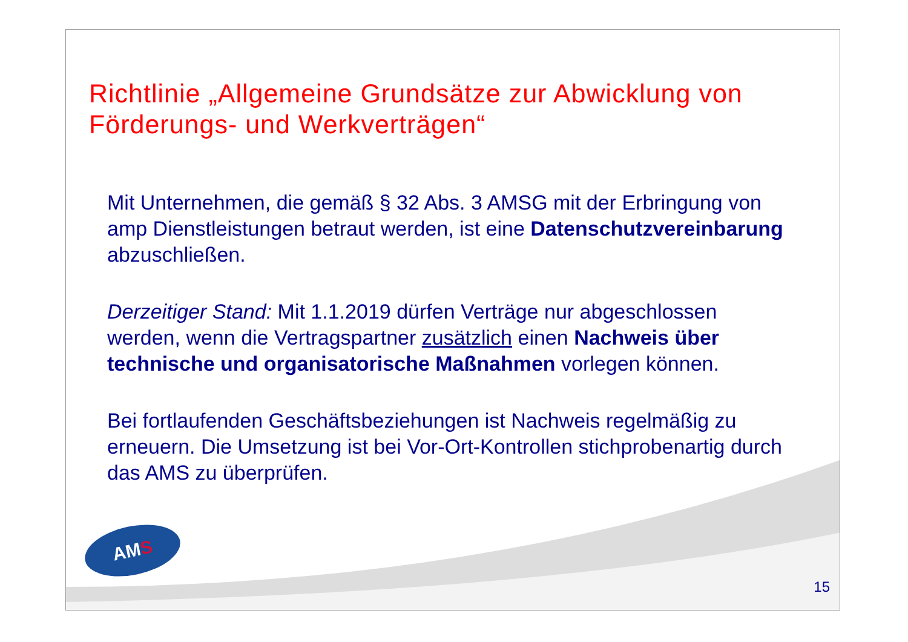Richtlinie „Allgemeine Grundsätze zur Abwicklung von Förderungs- und Werkverträgen“
Mit Unternehmen, die gemäß § 32 Abs. 3 AMSG mit der Erbringung von amp Dienstleistungen betraut werden, ist eine Datenschutzvereinbarung abzuschließen.
Derzeitiger Stand: Mit 1.1.2019 dürfen Verträge nur abgeschlossen werden, wenn die Vertragspartner zusätzlich einen Nachweis über technische und organisatorische Maßnahmen vorlegen können.
Bei fortlaufenden Geschäftsbeziehungen ist Nachweis regelmäßig zu erneuern. Die Umsetzung ist bei Vor-Ort-Kontrollen stichprobenartig durch das AMS zu überprüfen.
AM S
15